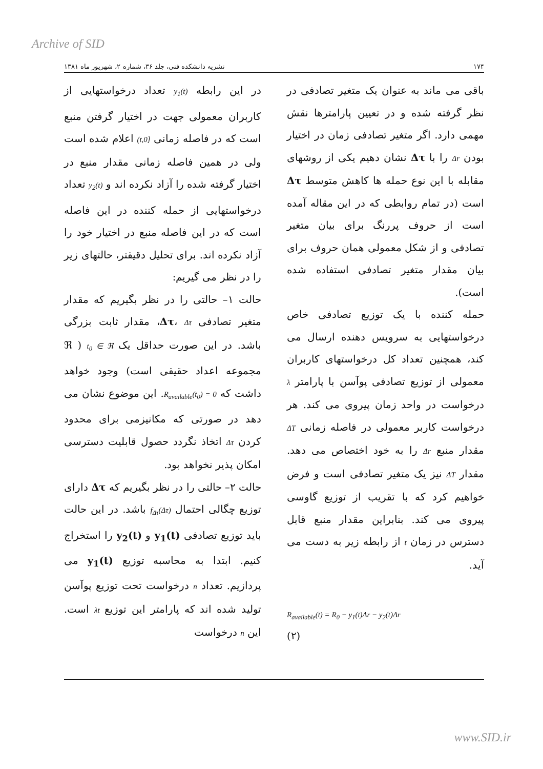Archive of SID
۱۷۴ نشریه دانشکده فنی، جلد ۳۶، شماره ۲، شهریور ماه ۱۳۸۱
باقی می ماند به عنوان یک متغیر تصادفی در نظر گرفته شده و در تعیین پارامترها نقش مهمی دارد. اگر متغیر تصادفی زمان در اختیار بودن Δr را با Δτ نشان دهیم یکی از روشهای مقابله با این نوع حمله ها کاهش متوسط Δτ است (در تمام روابطی که در این مقاله آمده است از حروف پررنگ برای بیان متغیر تصادفی و از شکل معمولی همان حروف برای بیان مقدار متغیر تصادفی استفاده شده است).
حمله کننده با یک توزیع تصادفی خاص درخواستهایی به سرویس دهنده ارسال می کند، همچنین تعداد کل درخواستهای کاربران معمولی از توزیع تصادفی پوآسن با پارامتر λ درخواست در واحد زمان پیروی می کند. هر درخواست کاربر معمولی در فاصله زمانی ΔT مقدار منبع Δr را به خود اختصاص می دهد. مقدار ΔT نیز یک متغیر تصادفی است و فرض خواهیم کرد که با تقریب از توزیع گاوسی پیروی می کند. بنابراین مقدار منبع قابل دسترس در زمان t از رابطه زیر به دست می آید.
R<sub>available</sub>(t) = R<sub>0</sub> − y<sub>1</sub>(t)Δr − y<sub>2</sub>(t)Δr
(۲)
در این رابطه y<sub>1</sub>(t) تعداد درخواستهایی از کاربران معمولی جهت در اختیار گرفتن منبع است که در فاصله زمانی [0,t) اعلام شده است ولی در همین فاصله زمانی مقدار منبع در اختیار گرفته شده را آزاد نکرده اند و y<sub>2</sub>(t) تعداد درخواستهایی از حمله کننده در این فاصله است که در این فاصله منبع در اختیار خود را آزاد نکرده اند. برای تحلیل دقیقتر، حالتهای زیر را در نظر می گیریم:
حالت ۱– حالتی را در نظر بگیریم که مقدار متغیر تصادفی Δτ، Δτ، مقدار ثابت بزرگی باشد. در این صورت حداقل یک t<sub>0</sub> ∈ ℜ ( ℜ مجموعه اعداد حقیقی است) وجود خواهد داشت که R<sub>available</sub>(t<sub>0</sub>) = 0. این موضوع نشان می دهد در صورتی که مکانیزمی برای محدود کردن Δτ اتخاذ نگردد حصول قابلیت دسترسی امکان پذیر نخواهد بود.
حالت ۲– حالتی را در نظر بگیریم که Δτ دارای توزیع چگالی احتمال f<sub>Δτ</sub>(Δτ) باشد. در این حالت باید توزیع تصادفی y<sub>1</sub>(t) و y<sub>2</sub>(t) را استخراج کنیم. ابتدا به محاسبه توزیع y<sub>1</sub>(t) می پردازیم. تعداد n درخواست تحت توزیع پوآسن تولید شده اند که پارامتر این توزیع λt است. این n درخواست
www.SID.ir